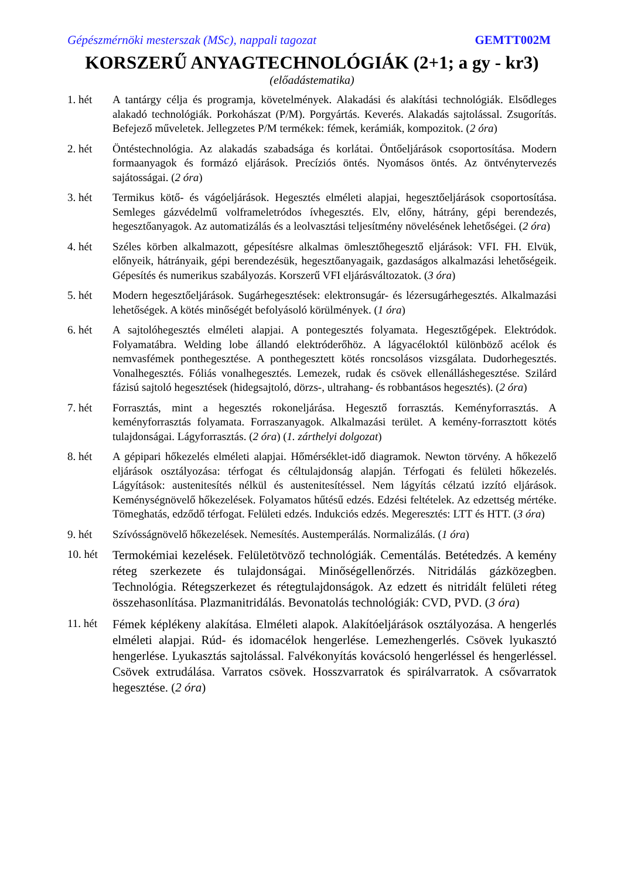Gépészmérnöki mesterszak (MSc), nappali tagozat GEMTT002M
KORSZERŰ ANYAGTECHNOLÓGIÁK (2+1; a gy - kr3)
(előadástematika)
1. hét A tantárgy célja és programja, követelmények. Alakadási és alakítási technológiák. Elsődleges alakadó technológiák. Porkohászat (P/M). Porgyártás. Keverés. Alakadás sajtolással. Zsugorítás. Befejező műveletek. Jellegzetes P/M termékek: fémek, kerámiák, kompozitok. (2 óra)
2. hét Öntéstechnológia. Az alakadás szabadsága és korlátai. Öntőeljárások csoportosítása. Modern formaanyagok és formázó eljárások. Precíziós öntés. Nyomásos öntés. Az öntvénytervezés sajátosságai. (2 óra)
3. hét Termikus kötő- és vágóeljárások. Hegesztés elméleti alapjai, hegesztőeljárások csoportosítása. Semleges gázvédelmű volframeletródos ívhegesztés. Elv, előny, hátrány, gépi berendezés, hegesztőanyagok. Az automatizálás és a leolvasztási teljesítmény növelésének lehetőségei. (2 óra)
4. hét Széles körben alkalmazott, gépesítésre alkalmas ömlesztőhegesztő eljárások: VFI. FH. Elvük, előnyeik, hátrányaik, gépi berendezésük, hegesztőanyagaik, gazdaságos alkalmazási lehetőségeik. Gépesítés és numerikus szabályozás. Korszerű VFI eljárásváltozatok. (3 óra)
5. hét Modern hegesztőeljárások. Sugárhegesztések: elektronsugár- és lézersugárhegesztés. Alkalmazási lehetőségek. A kötés minőségét befolyásoló körülmények. (1 óra)
6. hét A sajtolóhegesztés elméleti alapjai. A pontegesztés folyamata. Hegesztőgépek. Elektródok. Folyamatábra. Welding lobe állandó elektróderőhöz. A lágyacéloktól különböző acélok és nemvasfémek ponthegesztése. A ponthegesztett kötés roncsolásos vizsgálata. Dudorhegesztés. Vonalhegesztés. Fóliás vonalhegesztés. Lemezek, rudak és csövek ellenálláshegesztése. Szilárd fázisú sajtoló hegesztések (hidegsajtoló, dörzs-, ultrahang- és robbantásos hegesztés). (2 óra)
7. hét Forrasztás, mint a hegesztés rokoneljárása. Hegesztő forrasztás. Keményforrasztás. A keményforrasztás folyamata. Forraszanyagok. Alkalmazási terület. A kemény-forrasztott kötés tulajdonságai. Lágyforrasztás. (2 óra) (1. zárthelyi dolgozat)
8. hét A gépipari hőkezelés elméleti alapjai. Hőmérséklet-idő diagramok. Newton törvény. A hőkezelő eljárások osztályozása: térfogat és céltulajdonság alapján. Térfogati és felületi hőkezelés. Lágyítások: austenitesítés nélkül és austenitesítéssel. Nem lágyítás célzatú izzító eljárások. Keménységnövelő hőkezelések. Folyamatos hűtésű edzés. Edzési feltételek. Az edzettség mértéke. Tömeghatás, edződő térfogat. Felületi edzés. Indukciós edzés. Megeresztés: LTT és HTT. (3 óra)
9. hét Szívósságnövelő hőkezelések. Nemesítés. Austemperálás. Normalizálás. (1 óra)
10. hét
Termokémiai kezelések. Felületötvöző technológiák. Cementálás. Betétedzés. A kemény réteg szerkezete és tulajdonságai. Minőségellenőrzés. Nitridálás gázközegben. Technológia. Rétegszerkezet és rétegtulajdonságok. Az edzett és nitridált felületi réteg összehasonlítása. Plazmanitridálás. Bevonatolás technológiák: CVD, PVD. (3 óra)
11. hét
Fémek képlékeny alakítása. Elméleti alapok. Alakítóeljárások osztályozása. A hengerlés elméleti alapjai. Rúd- és idomacélok hengerlése. Lemezhengerlés. Csövek lyukasztó hengerlése. Lyukasztás sajtolással. Falvékonyítás kovácsoló hengerléssel és hengerléssel. Csövek extrudálása. Varratos csövek. Hosszvarratok és spirálvarratok. A csővarratok hegesztése. (2 óra)